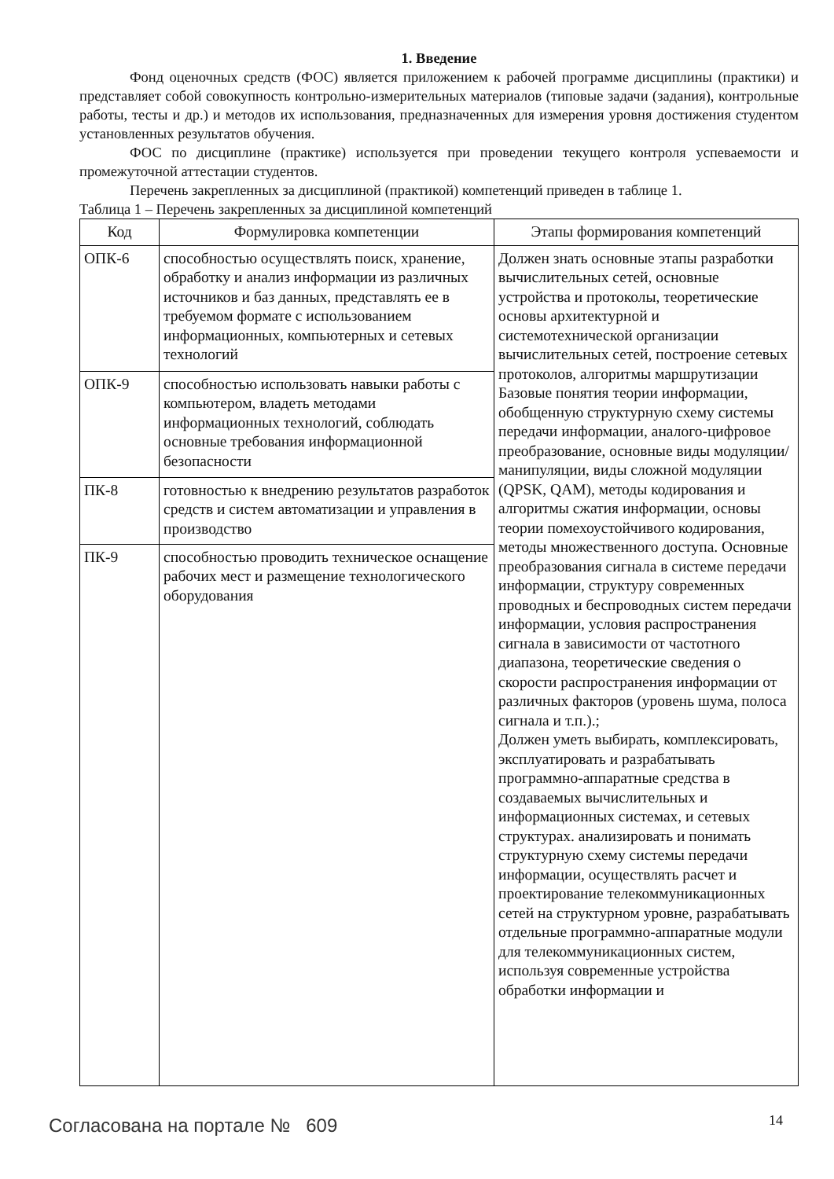1. Введение
Фонд оценочных средств (ФОС) является приложением к рабочей программе дисциплины (практики) и представляет собой совокупность контрольно-измерительных материалов (типовые задачи (задания), контрольные работы, тесты и др.) и методов их использования, предназначенных для измерения уровня достижения студентом установленных результатов обучения.
ФОС по дисциплине (практике) используется при проведении текущего контроля успеваемости и промежуточной аттестации студентов.
Перечень закрепленных за дисциплиной (практикой) компетенций приведен в таблице 1.
Таблица 1 – Перечень закрепленных за дисциплиной компетенций
| Код | Формулировка компетенции | Этапы формирования компетенций |
| --- | --- | --- |
| ОПК-6 | способностью осуществлять поиск, хранение, обработку и анализ информации из различных источников и баз данных, представлять ее в требуемом формате с использованием информационных, компьютерных и сетевых технологий | Должен знать основные этапы разработки вычислительных сетей, основные устройства и протоколы, теоретические основы архитектурной и системотехнической организации вычислительных сетей, построение сетевых протоколов, алгоритмы маршрутизации Базовые понятия теории информации, обобщенную структурную схему системы передачи информации, аналого-цифровое преобразование, основные виды модуляции/манипуляции, виды сложной модуляции (QPSK, QAM), методы кодирования и алгоритмы сжатия информации, основы теории помехоустойчивого кодирования, методы множественного доступа. Основные преобразования сигнала в системе передачи информации, структуру современных проводных и беспроводных систем передачи информации, условия распространения сигнала в зависимости от частотного диапазона, теоретические сведения о скорости распространения информации от различных факторов (уровень шума, полоса сигнала и т.п.).; Должен уметь выбирать, комплексировать, эксплуатировать и разрабатывать программно-аппаратные средства в создаваемых вычислительных и информационных системах, и сетевых структурах. анализировать и понимать структурную схему системы передачи информации, осуществлять расчет и проектирование телекоммуникационных сетей на структурном уровне, разрабатывать отдельные программно-аппаратные модули для телекоммуникационных систем, используя современные устройства обработки информации и |
| ОПК-9 | способностью использовать навыки работы с компьютером, владеть методами информационных технологий, соблюдать основные требования информационной безопасности | |
| ПК-8 | готовностью к внедрению результатов разработок средств и систем автоматизации и управления в производство | |
| ПК-9 | способностью проводить техническое оснащение рабочих мест и размещение технологического оборудования | |
Согласована на портале № 609 14